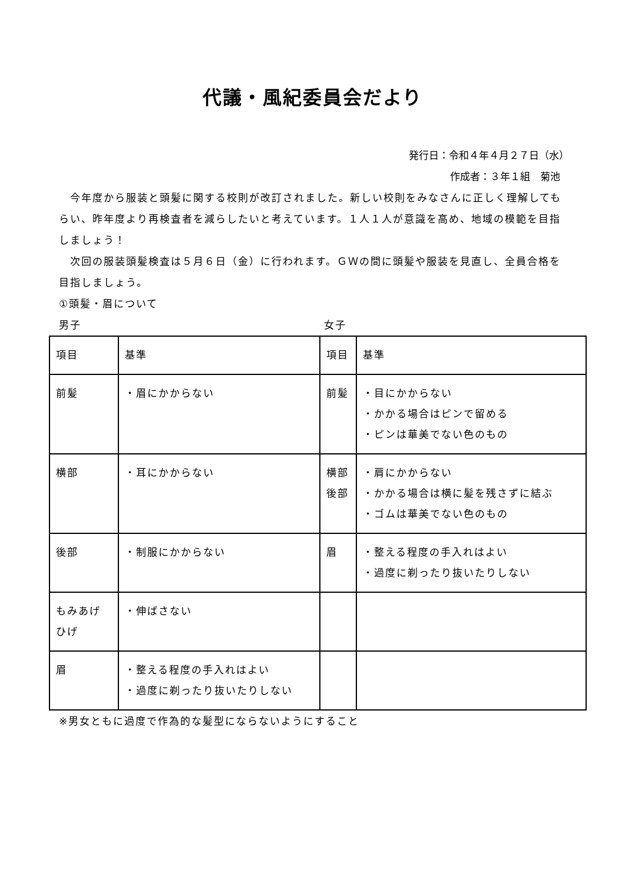代議・風紀委員会だより
発行日：令和４年４月２７日（水）
作成者：３年１組　菊池
　今年度から服装と頭髪に関する校則が改訂されました。新しい校則をみなさんに正しく理解してもらい、昨年度より再検査者を減らしたいと考えています。１人１人が意識を高め、地域の模範を目指しましょう！
　次回の服装頭髪検査は５月６日（金）に行われます。ＧＷの間に頭髪や服装を見直し、全員合格を目指しましょう。
①頭髪・眉について
男子 女子
| 項目 | 基準 | 項目 | 基準 |
| 前髪 | ・眉にかからない | 前髪 | ・目にかからない ・かかる場合はピンで留める ・ピンは華美でない色のもの |
| 横部 | ・耳にかからない | 横部 後部 | ・肩にかからない ・かかる場合は横に髪を残さずに結ぶ ・ゴムは華美でない色のもの |
| 後部 | ・制服にかからない | 眉 | ・整える程度の手入れはよい ・過度に剃ったり抜いたりしない |
| もみあげ ひげ | ・伸ばさない | | |
| 眉 | ・整える程度の手入れはよい ・過度に剃ったり抜いたりしない | | |
※男女ともに過度で作為的な髪型にならないようにすること